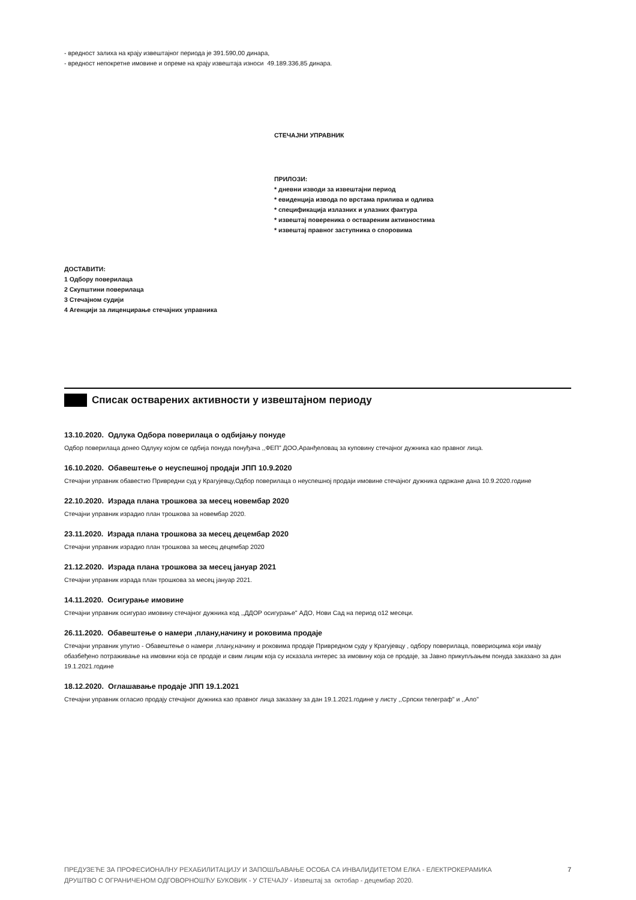- вредност залиха на крају извештајног периода је 391.590,00 динара,
- вредност непокретне имовине и опреме на крају извештаја износи 49.189.336,85 динара.
СТЕЧАЈНИ УПРАВНИК
ПРИЛОЗИ:
* дневни изводи за извештајни период
* евиденција извода по врстама прилива и одлива
* спецификација излазних и улазних фактура
* извештај повереника о оствареним активностима
* извештај правног заступника о споровима
ДОСТАВИТИ:
1 Одбору поверилаца
2 Скупштини поверилаца
3 Стечајном судији
4 Агенцији за лиценцирање стечајних управника
Списак остварених активности у извештајном периоду
13.10.2020. Одлука Одбора поверилаца о одбијању понуде
Одбор поверилаца донео Одлуку којом се одбија понуда понуђача ,,ФЕП" ДОО,Аранђеловац за куповину стечајног дужника као правног лица.
16.10.2020. Обавештење о неуспешној продаји ЈПП 10.9.2020
Стечајни управник обавестио Привредни суд у Крагујевцу,Одбор поверилаца о неуспешној продаји имовине стечајног дужника одржане дана 10.9.2020.године
22.10.2020. Израда плана трошкова за месец новембар 2020
Стечајни управник израдио план трошкова за новембар 2020.
23.11.2020. Израда плана трошкова за месец децембар 2020
Стечајни управник израдио план трошкова за месец децембар 2020
21.12.2020. Израда плана трошкова за месец јануар 2021
Стечајни управник израда план трошкова за месец јануар 2021.
14.11.2020. Осигурање имовине
Стечајни управник осигурао имовину стечајног дужника код ,,ДДОР осигурање" АДО, Нови Сад на период о12 месеци.
26.11.2020. Обавештење о намери ,плану,начину и роковима продаје
Стечајни управник упутио - Обавештење о намери ,плану,начину и роковима продаје Привредном суду у Крагујевцу , одбору поверилаца, повериоцима који имају обазбеђено потраживање на имовини која се продаје и свим лицим која су исказала интерес за имовину која се продаје, за Јавно прикупљањем понуда заказано за дан 19.1.2021.године
18.12.2020. Оглашавање продаје ЈПП 19.1.2021
Стечајни управник огласио продају стечајног дужника као правног лица заказану за дан 19.1.2021.године у листу ,,Српски телеграф" и ,,Ало"
ПРЕДУЗЕЋЕ ЗА ПРОФЕСИОНАЛНУ РЕХАБИЛИТАЦИЈУ И ЗАПОШЉАВАЊЕ ОСОБА СА ИНВАЛИДИТЕТОМ ЕЛКА - ЕЛЕКТРОКЕРАМИКА
ДРУШТВО С ОГРАНИЧЕНОМ ОДГОВОРНОШЋУ БУКОВИК - У СТЕЧАЈУ - Извештај за октобар - децембар 2020.
7